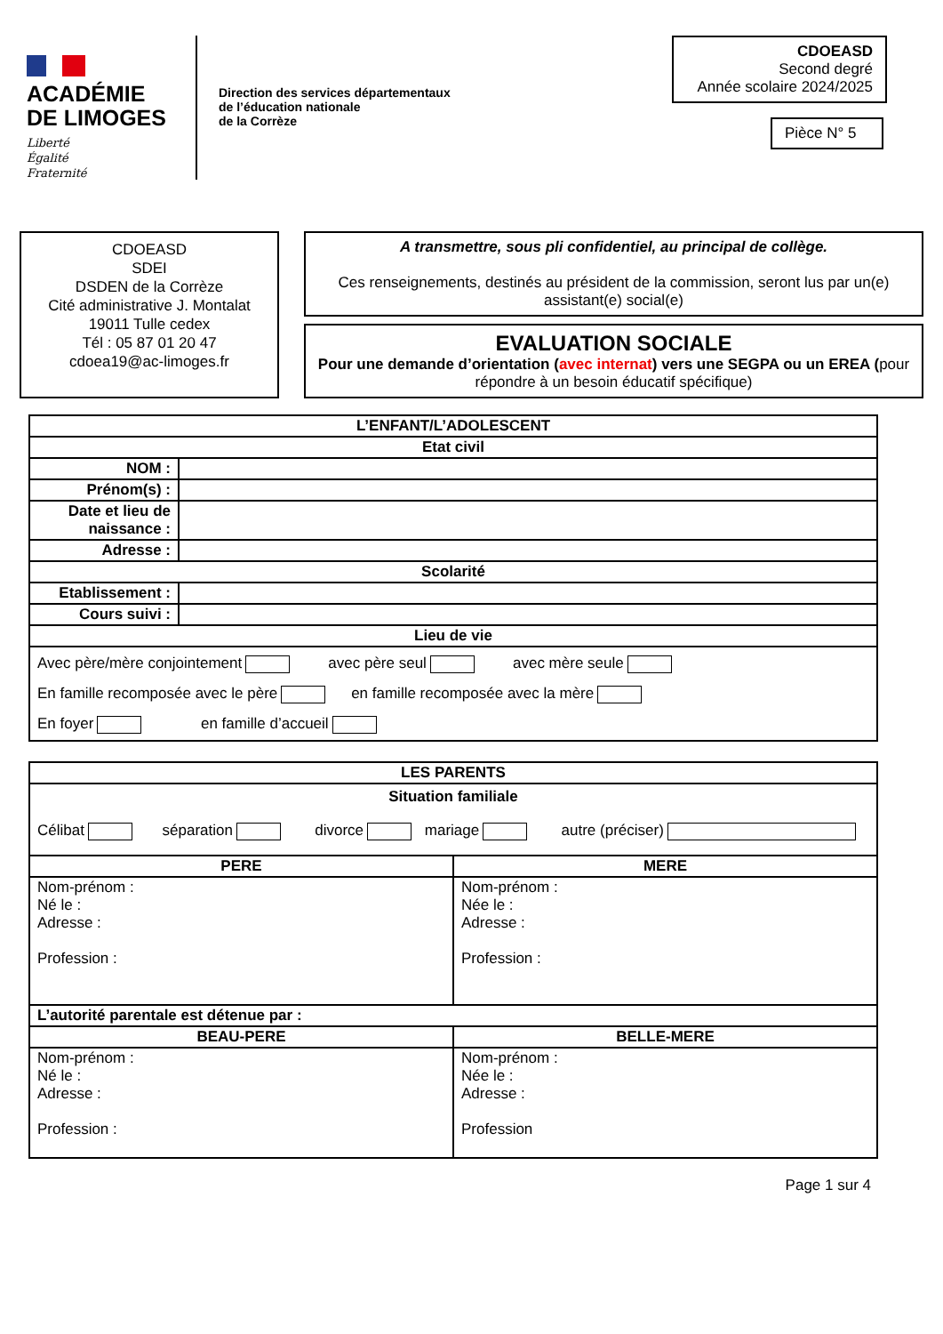ACADÉMIE
DE LIMOGES
Liberté
Égalité
Fraternité
Direction des services départementaux
de l’éducation nationale
de la Corrèze
CDOEASD
Second degré
Année scolaire 2024/2025
Pièce N° 5
CDOEASD
SDEI
DSDEN de la Corrèze
Cité administrative J. Montalat
19011 Tulle cedex
Tél : 05 87 01 20 47
cdoea19@ac-limoges.fr
A transmettre, sous pli confidentiel, au principal de collège.
Ces renseignements, destinés au président de la commission, seront lus par un(e) assistant(e) social(e)
EVALUATION SOCIALE
Pour une demande d’orientation (avec internat) vers une SEGPA ou un EREA (pour répondre à un besoin éducatif spécifique)
| L’ENFANT/L’ADOLESCENT | |
| --- | --- |
| Etat civil | |
| NOM : | |
| Prénom(s) : | |
| Date et lieu de naissance : | |
| Adresse : | |
| Scolarité | |
| Etablissement : | |
| Cours suivi : | |
| Lieu de vie | |
| Avec père/mère conjointement avec père seul avec mère seule En famille recomposée avec le père en famille recomposée avec la mère En foyer en famille d’accueil | |
| LES PARENTS | |
| --- | --- |
| Situation familiale Célibat séparation divorce mariage autre (préciser) | |
| PERE | MERE |
| Nom-prénom : Né le : Adresse : Profession : | Nom-prénom : Née le : Adresse : Profession : |
| L’autorité parentale est détenue par : | |
| BEAU-PERE | BELLE-MERE |
| Nom-prénom : Né le : Adresse : Profession : | Nom-prénom : Née le : Adresse : Profession |
Page 1 sur 4